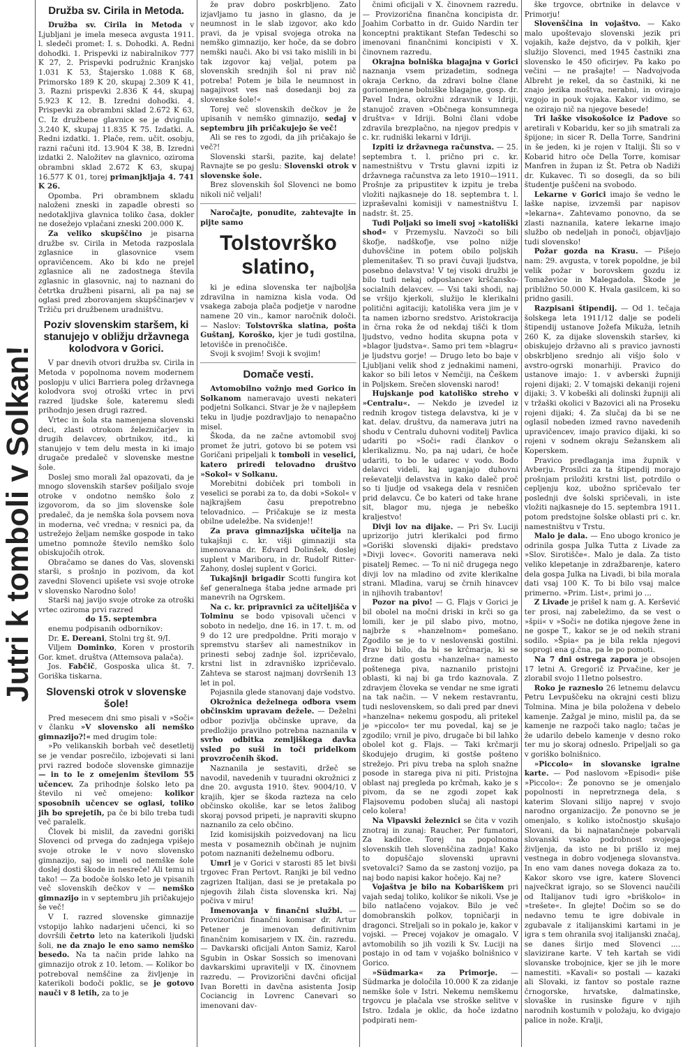Jutri k tomboli v Solkan!
Družba sv. Cirila in Metoda.
Družba sv. Cirila in Metoda v Ljubljani je imela meseca avgusta 1911. l. sledeči promet: I. s. Dohodki. A. Redni dohodki. 1. Prispevki iz nabiralnikov 777 K 27, 2. Prispevki podružnic Kranjsko 1.031 K 53, Štajersko 1.088 K 68, Primorsko 189 K 20, skupaj 2.309 K 41, 3. Razni prispevki 2.836 K 44, skupaj 5.923 K 12. B. Izredni dohodki. 4. Prispevki za obrambni sklad 2.672 K 63, C. Iz družbene glavnice se je dvignilo 3.240 K, skupaj 11.835 K 75. Izdatki. A. Redni izdatki. 1. Plače, rem. učit. osobju, razni računi itd. 13.904 K 38, B. Izredni izdatki 2. Naložitev na glavnico, oziroma obrambni sklad 2.672 K 63, skupaj 16.577 K 01, torej primanjkljaja 4. 741 K 26.
Opomba. Pri obrambnem skladu naloženi zneski in zapadle obresti so nedotakljiva glavnica toliko časa, dokler ne dosežejo vplačani zneski 200.000 K.
Za veliko skupščino je pisarna družbe sv. Cirila in Metoda razposlala zglasnice in glasovnice vsem opravičencem. Ako bi kdo ne prejel zglasnice ali ne zadostnega števila zglasnic in glasovnic, naj to naznani do četrtka družbeni pisarni, ali pa naj se oglasi pred zborovanjem skupščinarjev v Tržiču pri družbenem uradništvu.
Poziv slovenskim staršem, ki stanujejo v obližju državnega kolodvora v Gorici.
V par dnevih otvori družba sv. Cirila in Metoda v popolnoma novem modernem poslopju v ulici Barriera poleg državnega kolodvora svoj otroški vrtec in prvi razred ljudske šole, kateremu sledi prihodnjo jesen drugi razred.
Vrtec in šola sta namenjena slovenski deci, zlasti otrokom železničarjev in drugih delavcev, obrtnikov, itd., ki stanujejo v tem delu mesta in ki imajo drugače predaleč v slovenske mestne šole.
Doslej smo morali žal opazovati, da je mnogo slovenskih staršev pošiljalo svoje otroke v ondotno nemško šolo z izgovorom, da so jim slovenske šole predaleč, da je nemška šola povsem nova in moderna, več vredna; v resnici pa, da ustrežejo željam nemške gospode in tako umetno pomnože število nemško šolo obiskujočih otrok.
Obračamo se danes do Vas, slovenski starši, s prošnjo in pozivom, da kot zavedni Slovenci upišete vsi svoje otroke v slovensko Narodno šolo!
Starši naj javijo svoje otroke za otroški vrtec oziroma prvi razred
do 15. septembra
enemu podpisanih odbornikov:
Dr. E. Dereani, Stolni trg št. 9/I.
Viljem Dominko, Koren v prostorih Gor. kmet. društva (Attemsova palača).
Jos. Fabčič, Gosposka ulica št. 7. Goriška tiskarna.
Slovenski otrok v slovenske šole!
Pred mesecem dni smo pisali v »Soči« v članku »V slovensko ali nemško gimnazijo?!« med drugim tole:
»Po velikanskih borbah več desetletij se je vendar posrečilo, izbojevati si lani prvi razred bodoče slovenske gimnazije — in to le z omejenim številom 55 učencev. Za prihodnje šolsko leto pa število ni več omejeno: kolikor sposobnih učencev se oglasi, toliko jih bo sprejetih, pa če bi bilo treba tudi več paralelk.
Človek bi mislil, da zavedni goriški Slovenci od prvega do zadnjega vpišejo svoje otroke le v novo slovensko gimnazijo, saj so imeli od nemške šole doslej dosti škode in nesreče! Ali temu ni tako! — Za bodoče šolsko leto je vpisanih več slovenskih dečkov v — nemško gimnazijo in v septembru jih pričakujejo še več!
V I. razred slovenske gimnazije vstopijo lahko nadarjeni učenci, ki so dovršili četrto leto na katerikoli ljudski šoli, ne da znajo le eno samo nemško besedo. Na ta način pride lahko na gimnazijo otrok z 10. letom. — Kolikor bo potreboval nemščine za življenje in katerikoli bodoči poklic, se je gotovo nauči v 8 letih, za to je
že prav dobro poskrbljeno. Zato izjavljamo tu jasno in glasno, da je neumnost in le slab izgovor, ako kdo pravi, da je vpisal svojega otroka na nemško gimnazijo, ker hoče, da se dobro nemški nauči. Ako bi vsi tako mislili in bi tak izgovor kaj veljal, potem pa slovenskih srednjih šol ni prav nič potreba! Potem je bila le neumnost in nagajivost ves naš dosedanji boj za slovenske šole!«
Torej več slovenskih dečkov je že upisanih v nemško gimnazijo, sedaj v septembru jih pričakujejo še več!
Ali se res to zgodi, da jih pričakajo še več?!
Slovenski starši, pazite, kaj delate! Ravnajte se po geslu: Slovenski otrok v slovenske šole.
Brez slovenskih šol Slovenci ne bomo nikoli nič veljali!
Naročajte, ponudite, zahtevajte in pijte samo
Tolstovrško slatino,
ki je edina slovenska ter najboljša zdravilna in namizna kisla voda. Od vsakega zaboja plača podjetje v narodne namene 20 vin., kamor naročnik določi. — Naslov: Tolstovrška slatina, pošta Guštanj, Koroško, kjer je tudi gostilna, letovišče in prenočišče.
Svoji k svojim! Svoji k svojim!
Domače vesti.
Avtomobilno vožnjo med Gorico in Solkanom nameravajo uvesti nekateri podjetni Solkanci. Stvar je že v najlepšem teku in ljudje pozdravljajo to nenapačno misel.
Škoda, da ne začne avtomobil svoj promet že jutri, gotovo bi se potem vsi Goričani pripeljali k tomboli in veselici, katero priredi telovadno društvo »Sokol« v Solkanu.
Morebitni dobiček pri tomboli in veselici se porabi za to, da dobi »Sokol« v najkrajšem času prepotrebno telovadnico. — Pričakuje se iz mesta obilne udeležbe. Na svidenje!!
Za prava gimnazijska učitelja na tukajšnji c. kr. višji gimnaziji sta imenovana dr. Edvard Dolinšek, doslej suplent v Mariboru, in dr. Rudolf Ritter-Zahony, doslej suplent v Gorici.
Tukajšnji brigadir Scotti fungira kot šef generalnega štaba jedne armade pri manevrih na Ogrskem.
Na c. kr. pripravnici za učiteljišča v Tolminu se bodo vpisovali učenci v soboto in nedeljo, dne 16. in 17. t. m. od 9 do 12 ure predpoldne. Priti morajo v spremstvu staršev ali namestnikov in prinesti seboj zadnje šol. izpričevalo, krstni list in zdravniško izpričevalo. Zahteva se starost najmanj dovršenih 13 let in pol.
Pojasnila glede stanovanj daje vodstvo.
Okrožnica deželnega odbora vsem občinskim upravam dežele. — Deželni odbor pozivlja občinske uprave, da predložijo pravilno potrebna naznanila v svrho odbitka zemljiškega davka vsled po suši in toči pridelkom provzročenih škod.
Naznanila je sestaviti, držeč se navodil, navedenih v tuuradni okrožnici z dne 20. avgusta 1910. štev. 9004/10. V krajih, kjer se škoda razteza na celo občinsko okoliše, kar se letos žalibog skoraj povsod pripeti, je napraviti skupno naznanilo za celo občino.
Izid komisijskih poizvedovanj na licu mesta v posameznih občinah je nujnim potom naznaniti deželnemu odboru.
Umrl je v Gorici v starosti 85 let bivši trgovec Fran Pertovt. Ranjki je bil vedno zagrizen Italijan, dasi se je pretakala po njegovih žilah čista slovenska kri. Naj počiva v miru!
Imenovanja v finančni službi. — Provizorični finančni komisar dr. Artur Petener je imenovan definitivnim finančnim komisarjem v IX. čin. razredu. — Davkarski oficijali Anton Samiz, Karol Sgubin in Oskar Sossich so imenovani davkarskimi upravitelji v IX. činovnem razredu. — Provizorični davčni oficijal Ivan Boretti in davčna asistenta Josip Cociancig in Lovrenc Canevari so imenovani dav-
čnimi oficijali v X. činovnem razredu. — Provizorična finančna koncipista dr. Joahim Corbatto in dr. Guido Nardin ter konceptni praktikant Stefan Tedeschi so imenovani finančnimi koncipisti v X. činovnem razredu.
Okrajna bolniška blagajna v Gorici naznanja vsem prizadetim, sodnega okraja Cerkno, da zdravi bolne člane goriomenjene bolniške blagajne, gosp. dr. Pavel Indra, okrožni zdravnik v Idriji, stanujoč zraven »Občnega konsumnega društva« v Idriji. Bolni člani vdobe zdravila brezplačno, na njegov predpis v c. kr. rudniški lekarni v Idriji.
Izpiti iz državnega računstva. — 25. septembra t. l. prično pri c. kr. namestništvu v Trstu glavni izpiti iz državnega računstva za leto 1910—1911. Prošnje za pripustitev k izpitu je treba vložiti najkasneje do 18. septembra t. l. izpraševalni komisiji v namestništvu I. nadstr. št. 25.
Tudi Poljaki so imeli svoj »katoliški shod« v Przemyslu. Navzoči so bili škofje, nadškofje, vse polno nižje duhovščine in potem obilo poljskih plemenitašev. Ti so pravi čuvaji ljudstva, posebno delavstva! V tej visoki družbi je bilo tudi nekaj odposlancev krščansko-socialnih delavcev. — Vsi taki shodi, naj se vršijo kjerkoli, služijo le klerikalni politični agitaciji; katoliška vera jim je v ta namen izborno sredstvo. Aristokracija in črna roka že od nekdaj tišči k tlom ljudstvo, vedno hodita skupna pota v »blagor ljudstva«. Samo pri tem »blagru« je ljudstvu gorje! — Drugo leto bo baje v Ljubljani velik shod z jednakimi nameni, kakor so bili letos v Nemčiji, na Češkem in Poljskem. Srečen slovenski narod!
Hujskanje pod katoliško streho v »Centralu«. — Nekdo je izvedel iz rednih krogov tistega delavstva, ki je v kat. delav. društvu, da namerava jutri na shodu v Centralu duhovni voditelj Pavlica udariti po »Soči« radi člankov o klerikalizmu. No, pa naj udari, če hoče udariti, to bo le udarec v vodo. Bodo delavci videli, kaj uganjajo duhovni reševatelji delavstva in kako daleč proč so ti ljudje od vsakega dela v resničen prid delavcu. Če bo kateri od take hrane sit, blagor mu, njega je nebeško kraljestvo!
Divji lov na dijake. — Pri Sv. Luciji uprizorijo jutri klerikalci pod firmo »Goriški slovenski dijaki« predstavo »Divji lovec«. Govoriti namerava neki pisatelj Remec. — To ni nič drugega nego divji lov na mladino od zvite klerikalne strani. Mladina, varuj se črnih hinavcev in njihovih trabantov!
Pozor na pivo! — G. Flajs v Gorici je bil obolel na močni driski in krči so ga lomili, ker je pil slabo pivo, motno, najbrže s »hanzelnom« pomešano. Zgodilo se je to v neslovenski gostilni. Prav bi bilo, da bi se krčmarja, ki se drzne dati gostu »hanzelna« namesto poštenega piva, naznanilo pristojni oblasti, ki naj bi ga trdo kaznovala. Z zdravjem človeka se vendar ne sme igrati na tak način. — V nekem restavrantu, tudi neslovenskem, so dali pred par dnevi »hanzelna« nekemu gospodu, ali pritekel je »piccolo« ter mu povedal, kaj se je zgodilo; vrnil je pivo, drugače bi bil lahko obolel kot g. Flajs. — Taki krčmarji škodujejo drugim, ki gostše pošteno strežejo. Pri pivu treba na sploh snažne posode in starega piva ni piti. Pristojna oblast naj pregleda po krčmah, kako je s pivom, da se ne zgodi zopet kak Flajsovemu podoben slučaj ali nastopi celo kolera!
Na Vipavski železnici se čita v vozih znotraj in zunaj: Raucher, Per fumatori, Za kadilce. Torej na popolnoma slovenskih tleh slovenščina zadnja! Kako to dopuščajo slovenski upravni svetovalci? Samo da se zastonj vozijo, pa naj bodo napisi kakor hočejo. Kaj ne?
Vojaštva je bilo na Kobariškem pri vajah sedaj toliko, kolikor še nikoli. Vse je bilo natlačeno vojakov. Bilo je več domobranskih polkov, topničarji in dragonci. Streljali so in pokalo je, kakor v vojski. — Precej vojakov je omagalo. V avtomobilih so jih vozili k Sv. Luciji na postajo in od tam v vojaško bolnišnico v Gorico.
»Südmarka« za Primorje. — Südmarka je določila 10.000 K za zidanje nemške šole v Istri. Nekemu nemškemu trgovcu je plačala vse stroške selitve v Istro. Izdala je oklic, da hoče izdatno podpirati nem-
ške trgovce, obrtnike in delavce v Primorju!
Slovenščina in vojaštvo. — Kako malo upoštevajo slovenski jezik pri vojakih, kaže dejstvo, da v polkih, kjer služijo Slovenci, med 1945 častniki zna slovensko le 450 oficirjev. Pa kako po večini — ne prašajte! — Nadvojvoda Albreht je rekel, da so častniki, ki ne znajo jezika moštva, nerabni, in ovirajo vzgojo in pouk vojaka. Kakor vidimo, se ne ozirajo nič na njegove besede!
Tri laške visokošolce iz Padove so aretirali v Kobaridu, ker so jih smatrali za špijone; in sicer R. Della Torre, Sandrini in še jeden, ki je rojen v Italiji. Šli so v Kobarid hitro oče Della Torre, komisar Manfren in župan iz Št. Petra ob Nadiži dr. Kukavec. Ti so dosegli, da so bili študentje puščeni na svobodo.
Lekarne v Gorici imajo še vedno le laške napise, izvzemši par napisov »lekarna«. Zahtevamo ponovno, da se zlasti naznanila, katere lekarne imajo službo ob nedeljah in ponoči, objavljajo tudi slovensko!
Požar gozda na Krasu. — Pišejo nam: 29. avgusta, v torek popoldne, je bil velik požar v borovskem gozdu iz Tomaževice in Malegadola. Škode je približno 50.000 K. Hvala gasilcem, ki so pridno gasili.
Razpisani štipendij. — Od 1. tečaja šolskega leta 1911/12 dalje se podeli štipendij ustanove Jožefa Mikuža, letnih 260 K, za dijake slovenskih staršev, ki obiskujejo državno ali s pravico javnosti obskrbljeno srednjo ali višjo šolo v avstro-ogrski monarhiji. Pravico do ustanove imajo: 1. v avberski župniji rojeni dijaki; 2. V tomajski dekaniji rojeni dijaki; 3. V kobeški ali dolinski župniji ali v tržaški okolici v Bazovici ali na Proseku rojeni dijaki; 4. Za slučaj da bi se ne oglasil nobeden izmed ravno navedenih upravičencev, imajo pravico dijaki, ki so rojeni v sodnem okraju Sežanskem ali Koperskem.
Pravico predlaganja ima župnik v Avberju. Prosilci za ta štipendij morajo prošnjam priložiti krstni list, potrdilo o cepljenju koz, ubožno spričevalo ter poslednji dve šolski spričevali, in iste vložiti najkasneje do 15. septembra 1911. potom predstojne šolske oblasti pri c. kr. namestništvu v Trstu.
Malo je dala. — Eno ubogo kronico je odrinila gospa Julka Tutta z Livade za »Slov. Sirotišče«. Malo je dala. Za tisto veliko klepetanje in zdražbarenje, katero dela gospa Julka na Livadi, bi bila morala dati vsaj 100 K. To bi bilo vsaj malce primerno. »Prim. List«, primi jo ...
Z Livade je prišel k nam g. A. Keršević ter prosi, naj zabeležimo, da se vest o »špii« v »Soči« ne dotika njegove žene in ne gospe T., kakor se je od nekih strani sodilo. »Špia« pa je bila rekla njegovi soprogi ena g.čna, pa le po pomoti.
Na 7 dni ostrega zapora je obsojen 17 letni A. Gregorič iz Prvačine, ker je zlorabil svojo 11letno polsestro.
Roko je razneslo 26 letnemu delavcu Petru Levpuščeku na okrajni cesti blizu Tolmina. Mina je bila položena v debelo kamenje. Zažgal je mino, mislil pa, da se kamenje ne razpoči tako naglo; tačas je že udarilo debelo kamenje v desno roko ter mu jo skoraj odneslo. Pripeljali so ga v goriško bolnišnico.
»Piccolo« in slovanske igralne karte. — Pod naslovom »Episodi« piše »Piccolo«: Že ponovno se je omenjalo popolnosti in nepretrznega dela, s katerim Slovani silijo naprej v svojo narodno organizacijo. Že ponovno se je omenjalo, s koliko istočnostjo skušajo Slovani, da bi najnatančneje pobarvali slovanski vsako podrobnost svojega življenja, da isto ne bi prišlo iz mej vestnega in dobro vodjenega slovanstva. In eno vam danes novega dokaza za to. Kakor skoro vse igre, katere Slovenci največkrat igrajo, so se Slovenci naučili od Italijanov tudi igro »briškolo« in »trešete«. In glejte! Dočim so se do nedavno temu te igre dobivale in zgubavale z italijanskimi kartami in je igra s tem ohranila svoj italijanski značaj, se danes širijo med Slovenci .... slavizirane karte. V teh kartah se vidi slovanske trobojnice, kjer se jih le more namestiti. »Kavali« so postali — kazaki ali Slovaki, iz fantov so postale razne črnogorske, hrvatske, dalmatinske, slovaške in rusinske figure v njih narodnih kostumih v položaju, ko dvigajo palice in nože. Kralji,